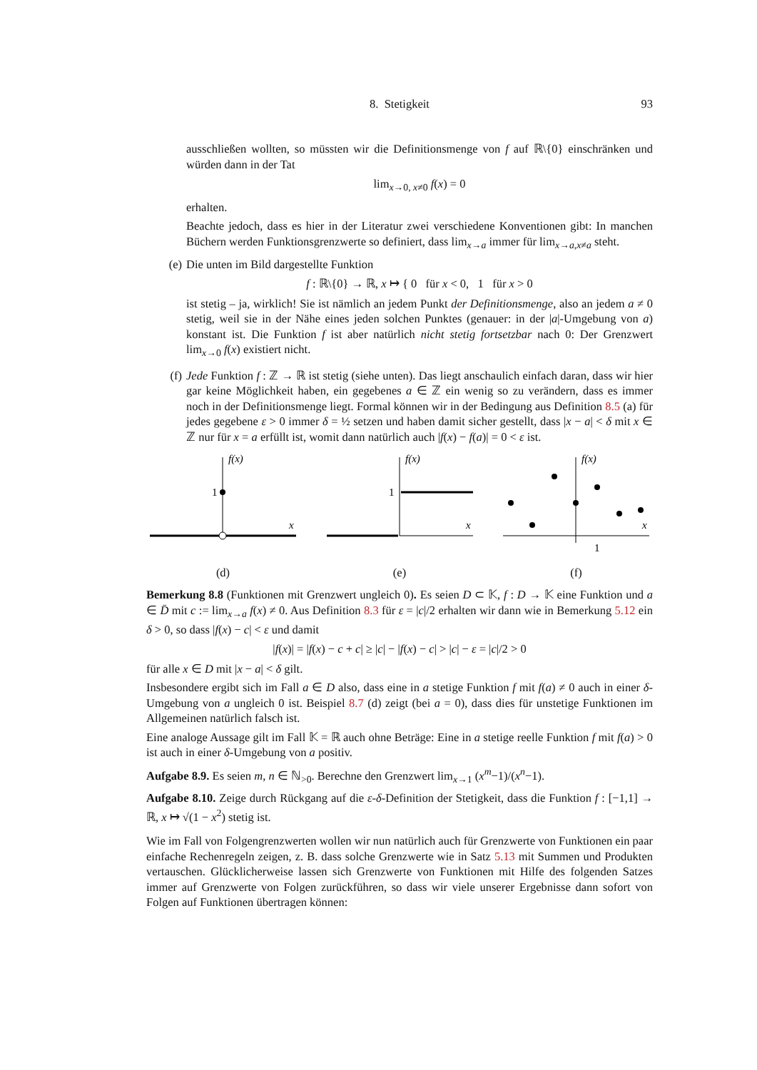8. Stetigkeit 93
ausschließen wollten, so müssten wir die Definitionsmenge von f auf ℝ\{0} einschränken und würden dann in der Tat
lim<sub>x→0, x≠0</sub> f(x) = 0
erhalten.
Beachte jedoch, dass es hier in der Literatur zwei verschiedene Konventionen gibt: In manchen Büchern werden Funktionsgrenzwerte so definiert, dass lim<sub>x→a</sub> immer für lim<sub>x→a,x≠a</sub> steht.
(e) Die unten im Bild dargestellte Funktion
f : ℝ\{0} → ℝ, x ↦ { 0 für x < 0, 1 für x > 0
ist stetig – ja, wirklich! Sie ist nämlich an jedem Punkt der Definitionsmenge, also an jedem a ≠ 0 stetig, weil sie in der Nähe eines jeden solchen Punktes (genauer: in der |a|-Umgebung von a) konstant ist. Die Funktion f ist aber natürlich nicht stetig fortsetzbar nach 0: Der Grenzwert lim<sub>x→0</sub> f(x) existiert nicht.
(f) Jede Funktion f : ℤ → ℝ ist stetig (siehe unten). Das liegt anschaulich einfach daran, dass wir hier gar keine Möglichkeit haben, ein gegebenes a ∈ ℤ ein wenig so zu verändern, dass es immer noch in der Definitionsmenge liegt. Formal können wir in der Bedingung aus Definition 8.5 (a) für jedes gegebene ε > 0 immer δ = ½ setzen und haben damit sicher gestellt, dass |x − a| < δ mit x ∈ ℤ nur für x = a erfüllt ist, womit dann natürlich auch |f(x) − f(a)| = 0 < ε ist.
f(x)
1
x
(d)
f(x)
1
x
(e)
f(x)
1
x
(f)
Bemerkung 8.8 (Funktionen mit Grenzwert ungleich 0). Es seien D ⊂ 𝕂, f : D → 𝕂 eine Funktion und a ∈ D̄ mit c := lim<sub>x→a</sub> f(x) ≠ 0. Aus Definition 8.3 für ε = |c|/2 erhalten wir dann wie in Bemerkung 5.12 ein δ > 0, so dass |f(x) − c| < ε und damit
|f(x)| = |f(x) − c + c| ≥ |c| − |f(x) − c| > |c| − ε = |c|/2 > 0
für alle x ∈ D mit |x − a| < δ gilt.
Insbesondere ergibt sich im Fall a ∈ D also, dass eine in a stetige Funktion f mit f(a) ≠ 0 auch in einer δ-Umgebung von a ungleich 0 ist. Beispiel 8.7 (d) zeigt (bei a = 0), dass dies für unstetige Funktionen im Allgemeinen natürlich falsch ist.
Eine analoge Aussage gilt im Fall 𝕂 = ℝ auch ohne Beträge: Eine in a stetige reelle Funktion f mit f(a) > 0 ist auch in einer δ-Umgebung von a positiv.
Aufgabe 8.9. Es seien m, n ∈ ℕ<sub>>0</sub>. Berechne den Grenzwert lim<sub>x→1</sub> (x<sup>m</sup>−1)/(x<sup>n</sup>−1).
Aufgabe 8.10. Zeige durch Rückgang auf die ε-δ-Definition der Stetigkeit, dass die Funktion f : [−1,1] → ℝ, x ↦ √(1 − x<sup>2</sup>) stetig ist.
Wie im Fall von Folgengrenzwerten wollen wir nun natürlich auch für Grenzwerte von Funktionen ein paar einfache Rechenregeln zeigen, z. B. dass solche Grenzwerte wie in Satz 5.13 mit Summen und Produkten vertauschen. Glücklicherweise lassen sich Grenzwerte von Funktionen mit Hilfe des folgenden Satzes immer auf Grenzwerte von Folgen zurückführen, so dass wir viele unserer Ergebnisse dann sofort von Folgen auf Funktionen übertragen können: